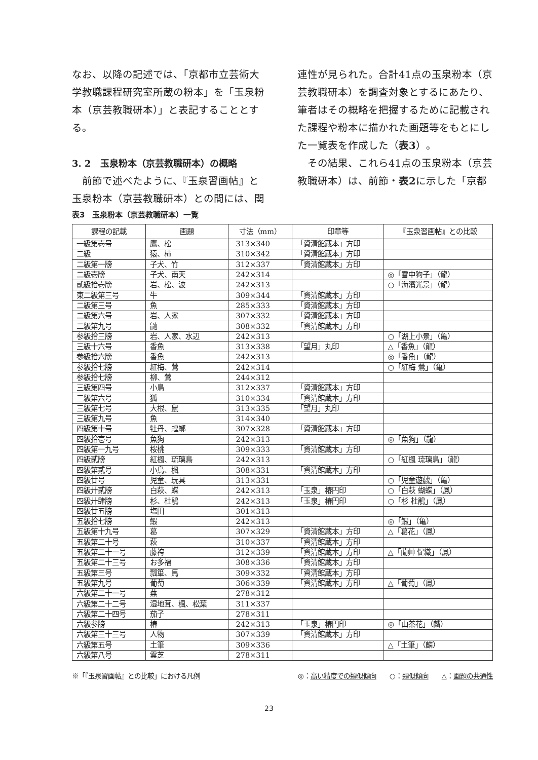なお、以降の記述では、「京都市立芸術大学教職課程研究室所蔵の粉本」を「玉泉粉本（京芸教職研本）」と表記することとする。
3. 2　玉泉粉本（京芸教職研本）の概略
　前節で述べたように、『玉泉習画帖』と玉泉粉本（京芸教職研本）との間には、関
連性が見られた。合計41点の玉泉粉本（京芸教職研本）を調査対象とするにあたり、筆者はその概略を把握するために記載された課程や粉本に描かれた画題等をもとにした一覧表を作成した（表3）。
　その結果、これら41点の玉泉粉本（京芸教職研本）は、前節・表2に示した「京都
表3　玉泉粉本（京芸教職研本）一覧
| 課程の記載 | 画題 | 寸法（mm） | 印章等 | 『玉泉習画帖』との比較 |
| --- | --- | --- | --- | --- |
| 一級第壱号 | 鷹、松 | 313×340 | 「資清館蔵本」方印 | |
| 二級 | 猿、柿 | 310×342 | 「資清館蔵本」方印 | |
| 二級第一牓 | 子犬、竹 | 312×337 | 「資清館蔵本」方印 | |
| 二級壱牓 | 子犬、南天 | 242×314 | | ◎「雪中狗子」（龍） |
| 貳級拾壱牓 | 岩、松、波 | 242×313 | | ○「海濱光景」（龍） |
| 東二級第三号 | 牛 | 309×344 | 「資清館蔵本」方印 | |
| 二級第三号 | 魚 | 285×333 | 「資清館蔵本」方印 | |
| 二級第六号 | 岩、人家 | 307×332 | 「資清館蔵本」方印 | |
| 二級第九号 | 鼬 | 308×332 | 「資清館蔵本」方印 | |
| 参級拾三牓 | 岩、人家、水辺 | 242×313 | | ○「湖上小景」（亀） |
| 三級十六号 | 香魚 | 313×338 | 「望月」丸印 | △「香魚」（龍） |
| 参級拾六牓 | 香魚 | 242×313 | | ◎「香魚」（龍） |
| 参級拾七牓 | 紅梅、鶯 | 242×314 | | ○「紅梅 鶯」（亀） |
| 参級拾七牓 | 柳、鶯 | 244×312 | | |
| 三級第四号 | 小鳥 | 312×337 | 「資清館蔵本」方印 | |
| 三級第六号 | 狐 | 310×334 | 「資清館蔵本」方印 | |
| 三級第七号 | 大根、鼠 | 313×335 | 「望月」丸印 | |
| 三級第九号 | 魚 | 314×340 | | |
| 四級第十号 | 牡丹、蝗螂 | 307×328 | 「資清館蔵本」方印 | |
| 四級拾壱号 | 魚狗 | 242×313 | | ◎「魚狗」（龍） |
| 四級第一九号 | 桜桃 | 309×333 | 「資清館蔵本」方印 | |
| 四級貳牓 | 紅楓、琉璃鳥 | 242×313 | | ○「紅楓 琉璃鳥」（龍） |
| 四級第貳号 | 小鳥、楓 | 308×331 | 「資清館蔵本」方印 | |
| 四級廿号 | 児童、玩具 | 313×331 | | ○「児童遊戯」（亀） |
| 四級廾貳牓 | 白萩、蝶 | 242×313 | 「玉泉」椿円印 | ○「白萩 蝴蝶」（鳳） |
| 四級廾肆牓 | 杉、杜鵑 | 242×313 | 「玉泉」椿円印 | ○「杉 杜鵑」（鳳） |
| 四級廿五牓 | 塩田 | 301×313 | | |
| 五級拾七牓 | 鰕 | 242×313 | | ◎「鰕」（亀） |
| 五級第十九号 | 葛 | 307×329 | 「資清館蔵本」方印 | △「葛花」（鳳） |
| 五級第二十号 | 萩 | 310×337 | 「資清館蔵本」方印 | |
| 五級第二十一号 | 藤袴 | 312×339 | 「資清館蔵本」方印 | △「蕑艸 促織」（鳳） |
| 五級第二十三号 | お多福 | 308×336 | 「資清館蔵本」方印 | |
| 五級第三号 | 瓢箪、馬 | 309×332 | 「資清館蔵本」方印 | |
| 五級第九号 | 葡萄 | 306×339 | 「資清館蔵本」方印 | △「葡萄」（鳳） |
| 六級第二十一号 | 蕪 | 278×312 | | |
| 六級第二十二号 | 湿地茸、楓、松葉 | 311×337 | | |
| 六級第二十四号 | 茄子 | 278×311 | | |
| 六級参牓 | 椿 | 242×313 | 「玉泉」椿円印 | ◎「山茶花」（麟） |
| 六級第三十三号 | 人物 | 307×339 | 「資清館蔵本」方印 | |
| 六級第五号 | 土筆 | 309×336 | | △「土筆」（麟） |
| 六級第八号 | 霊芝 | 278×311 | | |
※「『玉泉習画帖』との比較」における凡例 ◎：高い精度での類似傾向　　○：類似傾向　　△：画題の共通性
23